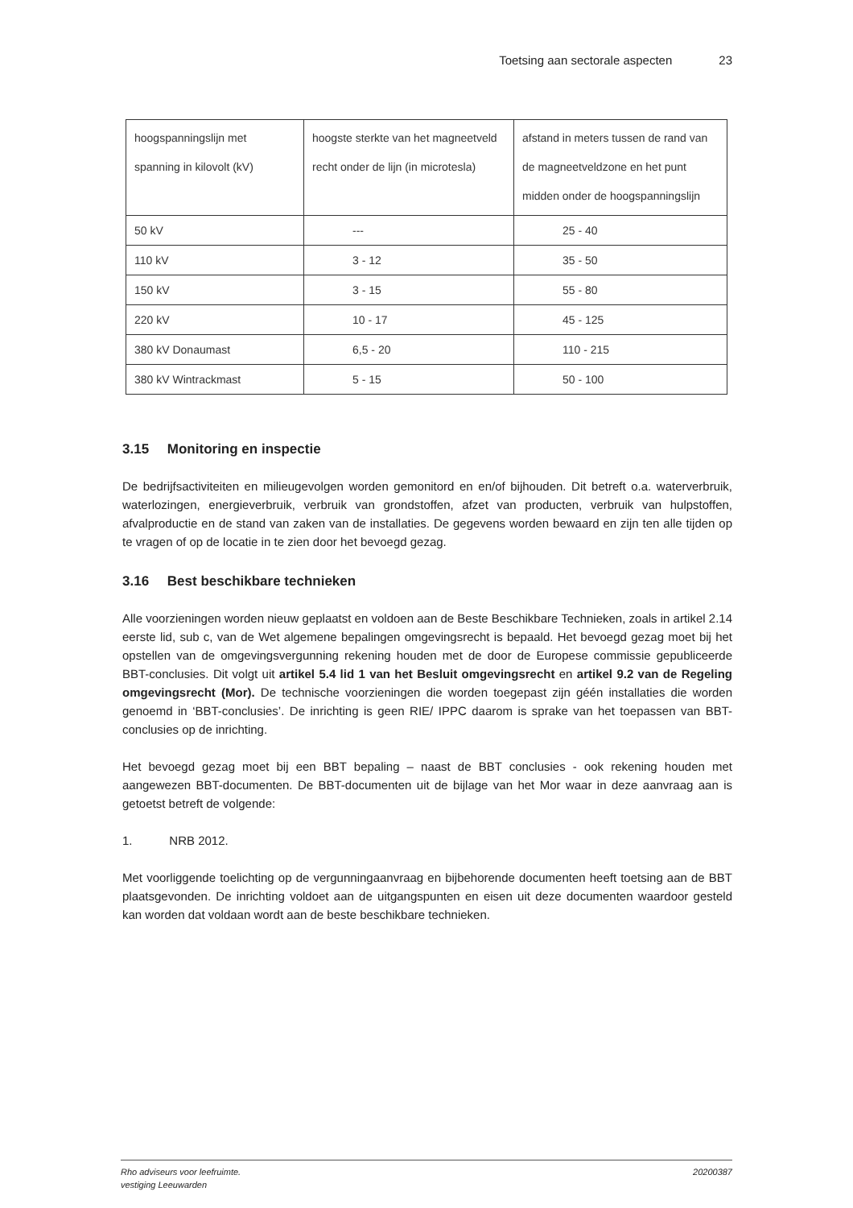Toetsing aan sectorale aspecten 23
| hoogspanningslijn met spanning in kilovolt (kV) | hoogste sterkte van het magneetveld recht onder de lijn (in microtesla) | afstand in meters tussen de rand van de magneetveldzone en het punt midden onder de hoogspanningslijn |
| 50 kV | --- | 25 - 40 |
| 110 kV | 3 - 12 | 35 - 50 |
| 150 kV | 3 - 15 | 55 - 80 |
| 220 kV | 10 - 17 | 45 - 125 |
| 380 kV Donaumast | 6,5 - 20 | 110 - 215 |
| 380 kV Wintrackmast | 5 - 15 | 50 - 100 |
3.15 Monitoring en inspectie
De bedrijfsactiviteiten en milieugevolgen worden gemonitord en en/of bijhouden. Dit betreft o.a. waterverbruik, waterlozingen, energieverbruik, verbruik van grondstoffen, afzet van producten, verbruik van hulpstoffen, afvalproductie en de stand van zaken van de installaties. De gegevens worden bewaard en zijn ten alle tijden op te vragen of op de locatie in te zien door het bevoegd gezag.
3.16 Best beschikbare technieken
Alle voorzieningen worden nieuw geplaatst en voldoen aan de Beste Beschikbare Technieken, zoals in artikel 2.14 eerste lid, sub c, van de Wet algemene bepalingen omgevingsrecht is bepaald. Het bevoegd gezag moet bij het opstellen van de omgevingsvergunning rekening houden met de door de Europese commissie gepubliceerde BBT-conclusies. Dit volgt uit artikel 5.4 lid 1 van het Besluit omgevingsrecht en artikel 9.2 van de Regeling omgevingsrecht (Mor). De technische voorzieningen die worden toegepast zijn géén installaties die worden genoemd in ‘BBT-conclusies’. De inrichting is geen RIE/ IPPC daarom is sprake van het toepassen van BBT-conclusies op de inrichting.
Het bevoegd gezag moet bij een BBT bepaling – naast de BBT conclusies - ook rekening houden met aangewezen BBT-documenten. De BBT-documenten uit de bijlage van het Mor waar in deze aanvraag aan is getoetst betreft de volgende:
1. NRB 2012.
Met voorliggende toelichting op de vergunningaanvraag en bijbehorende documenten heeft toetsing aan de BBT plaatsgevonden. De inrichting voldoet aan de uitgangspunten en eisen uit deze documenten waardoor gesteld kan worden dat voldaan wordt aan de beste beschikbare technieken.
Rho adviseurs voor leefruimte.
vestiging Leeuwarden
20200387